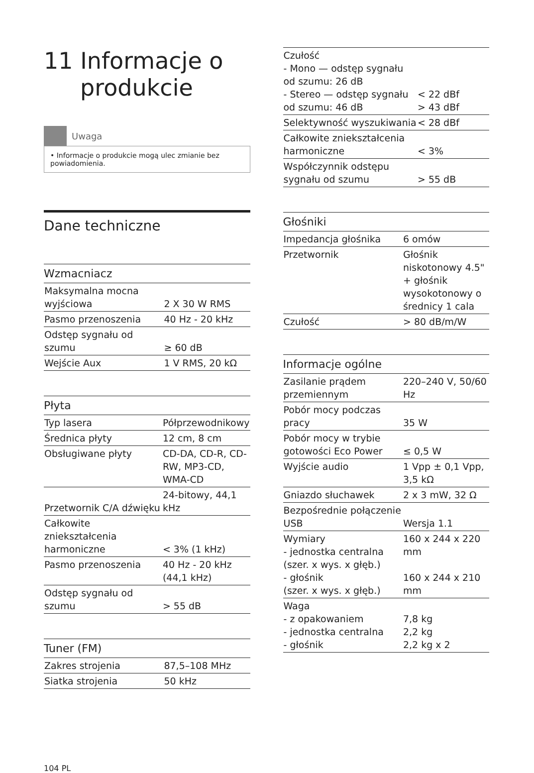11 Informacje o
produkcie
Uwaga
• Informacje o produkcie mogą ulec zmianie bez powiadomienia.
Dane techniczne
Wzmacniacz
| Maksymalna mocna wyjściowa | 2 X 30 W RMS |
| Pasmo przenoszenia | 40 Hz - 20 kHz |
| Odstęp sygnału od szumu | ≥ 60 dB |
| Wejście Aux | 1 V RMS, 20 kΩ |
Płyta
| Typ lasera | Półprzewodnikowy |
| Średnica płyty | 12 cm, 8 cm |
| Obsługiwane płyty | CD-DA, CD-R, CD-RW, MP3-CD, WMA-CD |
| Przetwornik C/A dźwięku | 24-bitowy, 44,1 kHz |
| Całkowite zniekształcenia harmoniczne | < 3% (1 kHz) |
| Pasmo przenoszenia | 40 Hz - 20 kHz (44,1 kHz) |
| Odstęp sygnału od szumu | > 55 dB |
Tuner (FM)
| Zakres strojenia | 87,5–108 MHz |
| Siatka strojenia | 50 kHz |
| Czułość - Mono — odstęp sygnału od szumu: 26 dB - Stereo — odstęp sygnału od szumu: 46 dB | < 22 dBf > 43 dBf |
| Selektywność wyszukiwania | < 28 dBf |
| Całkowite zniekształcenia harmoniczne | < 3% |
| Współczynnik odstępu sygnału od szumu | > 55 dB |
Głośniki
| Impedancja głośnika | 6 omów |
| Przetwornik | Głośnik niskotonowy 4.5" + głośnik wysokotonowy o średnicy 1 cala |
| Czułość | > 80 dB/m/W |
Informacje ogólne
| Zasilanie prądem przemiennym | 220–240 V, 50/60 Hz |
| Pobór mocy podczas pracy | 35 W |
| Pobór mocy w trybie gotowości Eco Power | ≤ 0,5 W |
| Wyjście audio | 1 Vpp ± 0,1 Vpp, 3,5 kΩ |
| Gniazdo słuchawek | 2 x 3 mW, 32 Ω |
| Bezpośrednie połączenie USB | Wersja 1.1 |
| Wymiary - jednostka centralna (szer. x wys. x głęb.) - głośnik (szer. x wys. x głęb.) | 160 x 244 x 220 mm 160 x 244 x 210 mm |
| Waga - z opakowaniem - jednostka centralna - głośnik | 7,8 kg 2,2 kg 2,2 kg x 2 |
104 PL